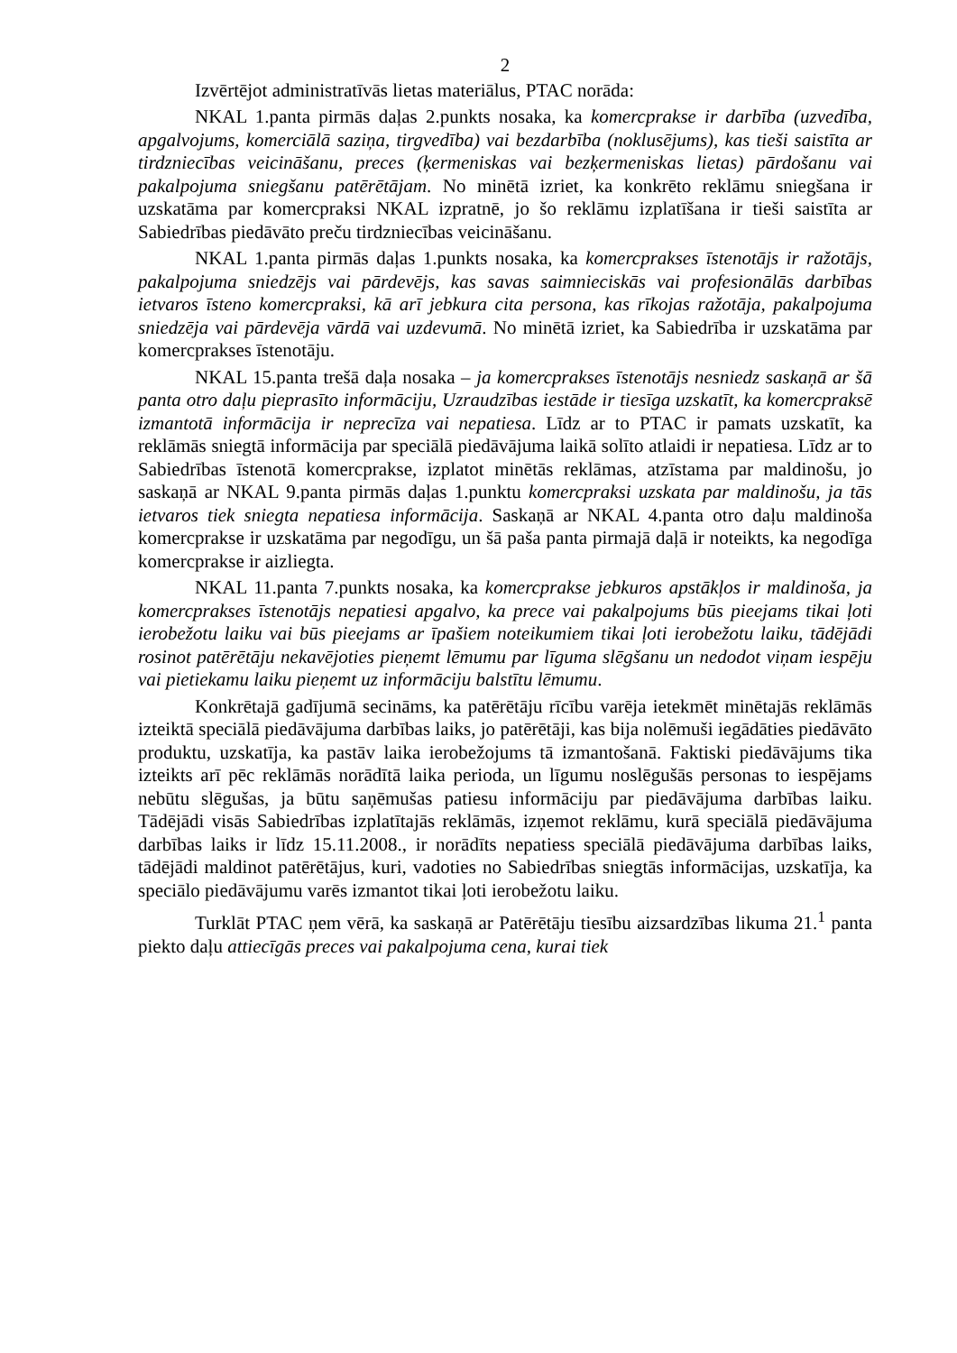2
Izvērtējot administratīvās lietas materiālus, PTAC norāda:
NKAL 1.panta pirmās daļas 2.punkts nosaka, ka komercprakse ir darbība (uzvedība, apgalvojums, komerciālā saziņa, tirgvedība) vai bezdarbība (noklusējums), kas tieši saistīta ar tirdzniecības veicināšanu, preces (ķermeniskas vai bezķermeniskas lietas) pārdošanu vai pakalpojuma sniegšanu patērētājam. No minētā izriet, ka konkrēto reklāmu sniegšana ir uzskatāma par komercpraksi NKAL izpratnē, jo šo reklāmu izplatīšana ir tieši saistīta ar Sabiedrības piedāvāto preču tirdzniecības veicināšanu.
NKAL 1.panta pirmās daļas 1.punkts nosaka, ka komercprakses īstenotājs ir ražotājs, pakalpojuma sniedzējs vai pārdevējs, kas savas saimnieciskās vai profesionālās darbības ietvaros īsteno komercpraksi, kā arī jebkura cita persona, kas rīkojas ražotāja, pakalpojuma sniedzēja vai pārdevēja vārdā vai uzdevumā. No minētā izriet, ka Sabiedrība ir uzskatāma par komercprakses īstenotāju.
NKAL 15.panta trešā daļa nosaka – ja komercprakses īstenotājs nesniedz saskaņā ar šā panta otro daļu pieprasīto informāciju, Uzraudzības iestāde ir tiesīga uzskatīt, ka komercpraksē izmantotā informācija ir neprecīza vai nepatiesa. Līdz ar to PTAC ir pamats uzskatīt, ka reklāmās sniegtā informācija par speciālā piedāvājuma laikā solīto atlaidi ir nepatiesa. Līdz ar to Sabiedrības īstenotā komercprakse, izplatot minētās reklāmas, atzīstama par maldinošu, jo saskaņā ar NKAL 9.panta pirmās daļas 1.punktu komercpraksi uzskata par maldinošu, ja tās ietvaros tiek sniegta nepatiesa informācija. Saskaņā ar NKAL 4.panta otro daļu maldinoša komercprakse ir uzskatāma par negodīgu, un šā paša panta pirmajā daļā ir noteikts, ka negodīga komercprakse ir aizliegta.
NKAL 11.panta 7.punkts nosaka, ka komercprakse jebkuros apstākļos ir maldinoša, ja komercprakses īstenotājs nepatiesi apgalvo, ka prece vai pakalpojums būs pieejams tikai ļoti ierobežotu laiku vai būs pieejams ar īpašiem noteikumiem tikai ļoti ierobežotu laiku, tādējādi rosinot patērētāju nekavējoties pieņemt lēmumu par līguma slēgšanu un nedodot viņam iespēju vai pietiekamu laiku pieņemt uz informāciju balstītu lēmumu.
Konkrētajā gadījumā secināms, ka patērētāju rīcību varēja ietekmēt minētajās reklāmās izteiktā speciālā piedāvājuma darbības laiks, jo patērētāji, kas bija nolēmuši iegādāties piedāvāto produktu, uzskatīja, ka pastāv laika ierobežojums tā izmantošanā. Faktiski piedāvājums tika izteikts arī pēc reklāmās norādītā laika perioda, un līgumu noslēgušās personas to iespējams nebūtu slēgušas, ja būtu saņēmušas patiesu informāciju par piedāvājuma darbības laiku. Tādējādi visās Sabiedrības izplatītajās reklāmās, izņemot reklāmu, kurā speciālā piedāvājuma darbības laiks ir līdz 15.11.2008., ir norādīts nepatiess speciālā piedāvājuma darbības laiks, tādējādi maldinot patērētājus, kuri, vadoties no Sabiedrības sniegtās informācijas, uzskatīja, ka speciālo piedāvājumu varēs izmantot tikai ļoti ierobežotu laiku.
Turklāt PTAC ņem vērā, ka saskaņā ar Patērētāju tiesību aizsardzības likuma 21.<sup>1</sup> panta piekto daļu attiecīgās preces vai pakalpojuma cena, kurai tiek